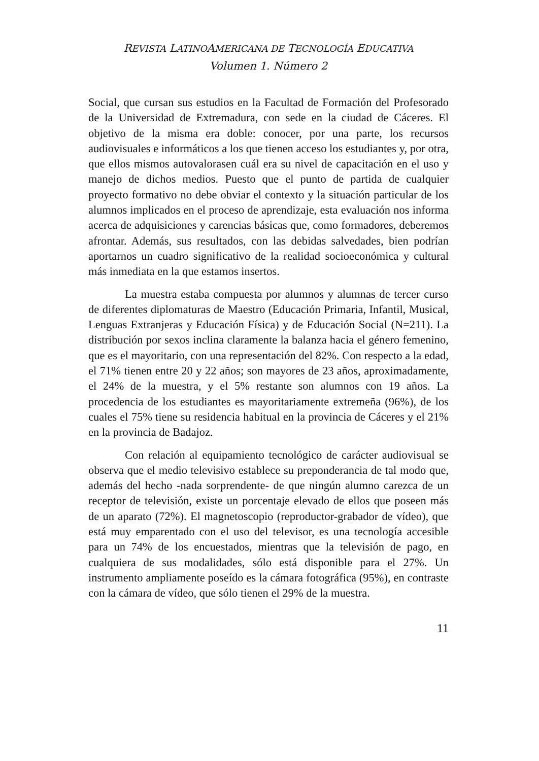REVISTA LATINOAMERICANA DE TECNOLOGÍA EDUCATIVA
Volumen 1. Número 2
Social, que cursan sus estudios en la Facultad de Formación del Profesorado de la Universidad de Extremadura, con sede en la ciudad de Cáceres. El objetivo de la misma era doble: conocer, por una parte, los recursos audiovisuales e informáticos a los que tienen acceso los estudiantes y, por otra, que ellos mismos autovalorasen cuál era su nivel de capacitación en el uso y manejo de dichos medios. Puesto que el punto de partida de cualquier proyecto formativo no debe obviar el contexto y la situación particular de los alumnos implicados en el proceso de aprendizaje, esta evaluación nos informa acerca de adquisiciones y carencias básicas que, como formadores, deberemos afrontar. Además, sus resultados, con las debidas salvedades, bien podrían aportarnos un cuadro significativo de la realidad socioeconómica y cultural más inmediata en la que estamos insertos.
La muestra estaba compuesta por alumnos y alumnas de tercer curso de diferentes diplomaturas de Maestro (Educación Primaria, Infantil, Musical, Lenguas Extranjeras y Educación Física) y de Educación Social (N=211). La distribución por sexos inclina claramente la balanza hacia el género femenino, que es el mayoritario, con una representación del 82%. Con respecto a la edad, el 71% tienen entre 20 y 22 años; son mayores de 23 años, aproximadamente, el 24% de la muestra, y el 5% restante son alumnos con 19 años. La procedencia de los estudiantes es mayoritariamente extremeña (96%), de los cuales el 75% tiene su residencia habitual en la provincia de Cáceres y el 21% en la provincia de Badajoz.
Con relación al equipamiento tecnológico de carácter audiovisual se observa que el medio televisivo establece su preponderancia de tal modo que, además del hecho -nada sorprendente- de que ningún alumno carezca de un receptor de televisión, existe un porcentaje elevado de ellos que poseen más de un aparato (72%). El magnetoscopio (reproductor-grabador de vídeo), que está muy emparentado con el uso del televisor, es una tecnología accesible para un 74% de los encuestados, mientras que la televisión de pago, en cualquiera de sus modalidades, sólo está disponible para el 27%. Un instrumento ampliamente poseído es la cámara fotográfica (95%), en contraste con la cámara de vídeo, que sólo tienen el 29% de la muestra.
11